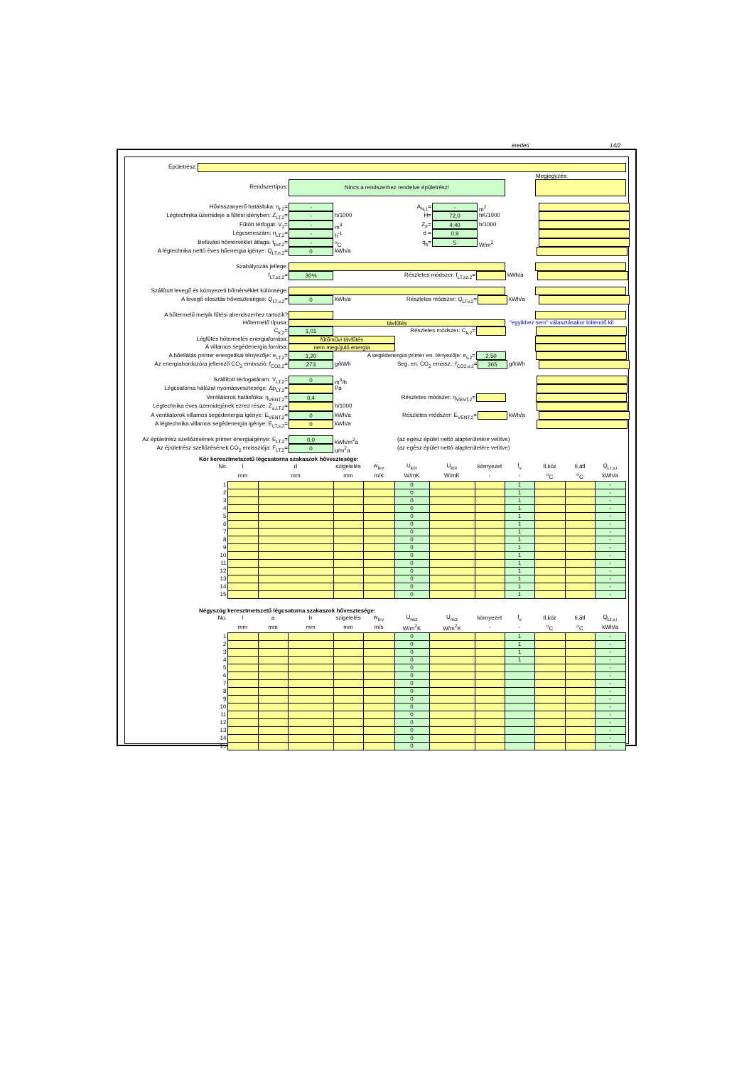eredeti 14/2
Épületrész:
Megjegyzés:
Rendszertípus: Nincs a rendszerhez rendelve épületrész!
Hővisszanyerő hatásfoka: η<sub>r,2</sub>= - A<sub>N,1</sub>= - m<sup>2</sup>
Légtechnika üzemideje a fűtési idényben: Z<sub>LT,2</sub>= - h/1000 H= 72,0 hK/1000
Fűtött térfogat: V<sub>2</sub>= - m<sup>3</sup> Z<sub>F</sub>= 4,40 h/1000
Légcsereszám: n<sub>LT,2</sub>= - h<sup>-1</sup> σ = 0,9
Befúvási hőmérséklet átlaga: t<sub>bef,2</sub>= -<sup>o</sup>C q<sub>b</sub>= 5 W/m<sup>2</sup>
A légtechnika nettó éves hőenergia igénye: Q<sub>LT,n,2</sub>= 0 kWh/a
Szabályozás jellege:
f<sub>LT,sz,2</sub>= 30% Részletes módszer: f<sub>LT,sz,2</sub>= kWh/a
Szállított levegő és környezeti hőmérséklet különsége:
A levegő elosztás hőveszteséges: Q<sub>LT,v,2</sub>= 0 kWh/a Részletes módszer: Q<sub>LTv,2</sub>= kWh/a
A hőtermelő melyik fűtési alrendszerhez tartozik?
Hőtermelő típusa: távfűtés "egyikhez sem" választásakor töltendő ki!
C<sub>k,2</sub>= 1,01 Részletes módszer: C<sub>k,2</sub>=
Légfűtés hőtermelés energiaforrása: fűtőművi távfűtés
A villamos segédenergia forrása: nem megújuló energia
A hőellátás primer energetikai tényezője: e<sub>LT,2</sub>= 1,20 A segédenergia primer en. tényezője: e<sub>v,2</sub>= 2,50
Az energiahordozóra jellemző CO<sub>2</sub> emisszió: f<sub>CO2,2</sub>= 273 g/kWh Seg. en. CO<sub>2</sub> emissz.: f<sub>CO2,v,2</sub>= 365 g/kWh
Szállított térfogatáram: V<sub>LT,2</sub>= 0 m<sup>3</sup>/h
Légcsatorna hálózat nyomásvesztesége: Δp<sub>LT,2</sub>= Pa
Ventilátorok hatásfoka: η<sub>VENT,2</sub>= 0,4 Részletes módszer: η<sub>VENT,2</sub>=
Légtechnika éves üzemidejének ezred része: Z<sub>a,LT,2</sub>= h/1000
A ventilátorok villamos segédenergia igénye: E<sub>VENT,2</sub>= 0 kWh/a Részletes módszer: E<sub>VENT,2</sub>= kWh/a
A légtechnika villamos segédenergia igénye: E<sub>LT,s,2</sub>= 0 kWh/a
Az épületrész szellőzésének primer energiaigénye: E<sub>LT,2</sub>= 0,0 kWh/m<sup>2</sup>a (az egész épület nettó alapterületére vetítve)
Az épületrész szellőzésének CO<sub>2</sub> emissziója: F<sub>LT,2</sub>= 0 g/m<sup>2</sup>a (az egész épület nettó alapterületére vetítve)
Kör keresztmetszetű légcsatorna szakaszok hővesztesége:
| No. | l | d | szigetelés | w<sub>lev</sub> | U<sub>kör</sub> | U<sub>kör</sub> | környezet | f<sub>v</sub> | tl,köz | ti,átl | Q<sub>Lt,v,i</sub> |
| --- | --- | --- | --- | --- | --- | --- | --- | --- | --- | --- | --- |
| | mm | mm | mm | m/s | W/mK | W/mK | - | - | <sup>o</sup> C | <sup>o</sup> C | kWh/a |
| 1 | | | | | 0 | | | 1 | | | - |
| 2 | | | | | 0 | | | 1 | | | - |
| 3 | | | | | 0 | | | 1 | | | - |
| 4 | | | | | 0 | | | 1 | | | - |
| 5 | | | | | 0 | | | 1 | | | - |
| 6 | | | | | 0 | | | 1 | | | - |
| 7 | | | | | 0 | | | 1 | | | - |
| 8 | | | | | 0 | | | 1 | | | - |
| 9 | | | | | 0 | | | 1 | | | - |
| 10 | | | | | 0 | | | 1 | | | - |
| 11 | | | | | 0 | | | 1 | | | - |
| 12 | | | | | 0 | | | 1 | | | - |
| 13 | | | | | 0 | | | 1 | | | - |
| 14 | | | | | 0 | | | 1 | | | - |
| 15 | | | | | 0 | | | 1 | | | - |
Négyszög keresztmetszetű légcsatorna szakaszok hővesztesége:
| No. | l | a | b | szigetelés | w<sub>lev</sub> | U<sub>nsz</sub> | U<sub>nsz</sub> | környezet | f<sub>v</sub> | tl,köz | ti,átl | Q<sub>Lt,v,i</sub> |
| --- | --- | --- | --- | --- | --- | --- | --- | --- | --- | --- | --- | --- |
| | mm | mm | mm | mm | m/s | W/m<sup>2</sup>K | W/m<sup>2</sup>K | - | - | <sup>o</sup> C | <sup>o</sup> C | kWh/a |
| 1 | | | | | | 0 | | | 1 | | | - |
| 2 | | | | | | 0 | | | 1 | | | - |
| 3 | | | | | | 0 | | | 1 | | | - |
| 4 | | | | | | 0 | | | 1 | | | - |
| 5 | | | | | | 0 | | | | | | - |
| 6 | | | | | | 0 | | | | | | - |
| 7 | | | | | | 0 | | | | | | - |
| 8 | | | | | | 0 | | | | | | - |
| 9 | | | | | | 0 | | | | | | - |
| 10 | | | | | | 0 | | | | | | - |
| 11 | | | | | | 0 | | | | | | - |
| 12 | | | | | | 0 | | | | | | - |
| 13 | | | | | | 0 | | | | | | - |
| 14 | | | | | | 0 | | | | | | - |
| 15 | | | | | | 0 | | | | | | - |